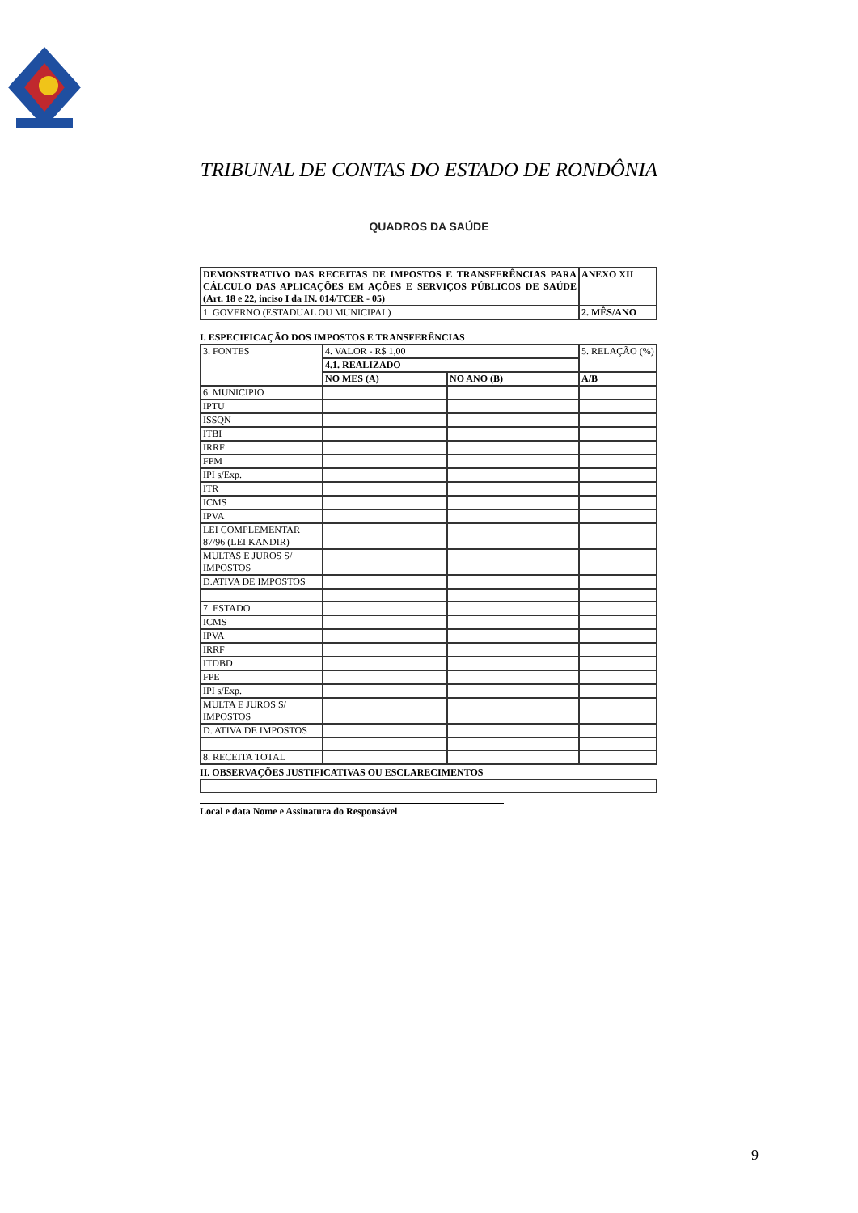TRIBUNAL DE CONTAS DO ESTADO DE RONDÔNIA
QUADROS DA SAÚDE
| DEMONSTRATIVO DAS RECEITAS DE IMPOSTOS E TRANSFERÊNCIAS PARA CÁLCULO DAS APLICAÇÕES EM AÇÕES E SERVIÇOS PÚBLICOS DE SAÚDE (Art. 18 e 22, inciso I da IN. 014/TCER - 05) | ANEXO XII |
| 1. GOVERNO (ESTADUAL OU MUNICIPAL) | 2. MÊS/ANO |
I. ESPECIFICAÇÃO DOS IMPOSTOS E TRANSFERÊNCIAS
| 3. FONTES | 4. VALOR - R$ 1,00 | | 5. RELAÇÃO (%) |
| | 4.1. REALIZADO | | |
| | NO MES (A) | NO ANO (B) | A/B |
| 6. MUNICIPIO | | | |
| IPTU | | | |
| ISSQN | | | |
| ITBI | | | |
| IRRF | | | |
| FPM | | | |
| IPI s/Exp. | | | |
| ITR | | | |
| ICMS | | | |
| IPVA | | | |
| LEI COMPLEMENTAR 87/96 (LEI KANDIR) | | | |
| MULTAS E JUROS S/ IMPOSTOS | | | |
| D.ATIVA DE IMPOSTOS | | | |
| 7. ESTADO | | | |
| ICMS | | | |
| IPVA | | | |
| IRRF | | | |
| ITDBD | | | |
| FPE | | | |
| IPI s/Exp. | | | |
| MULTA E JUROS S/ IMPOSTOS | | | |
| D. ATIVA DE IMPOSTOS | | | |
| 8. RECEITA TOTAL | | | |
II. OBSERVAÇÕES JUSTIFICATIVAS OU ESCLARECIMENTOS
Local e data Nome e Assinatura do Responsável
9